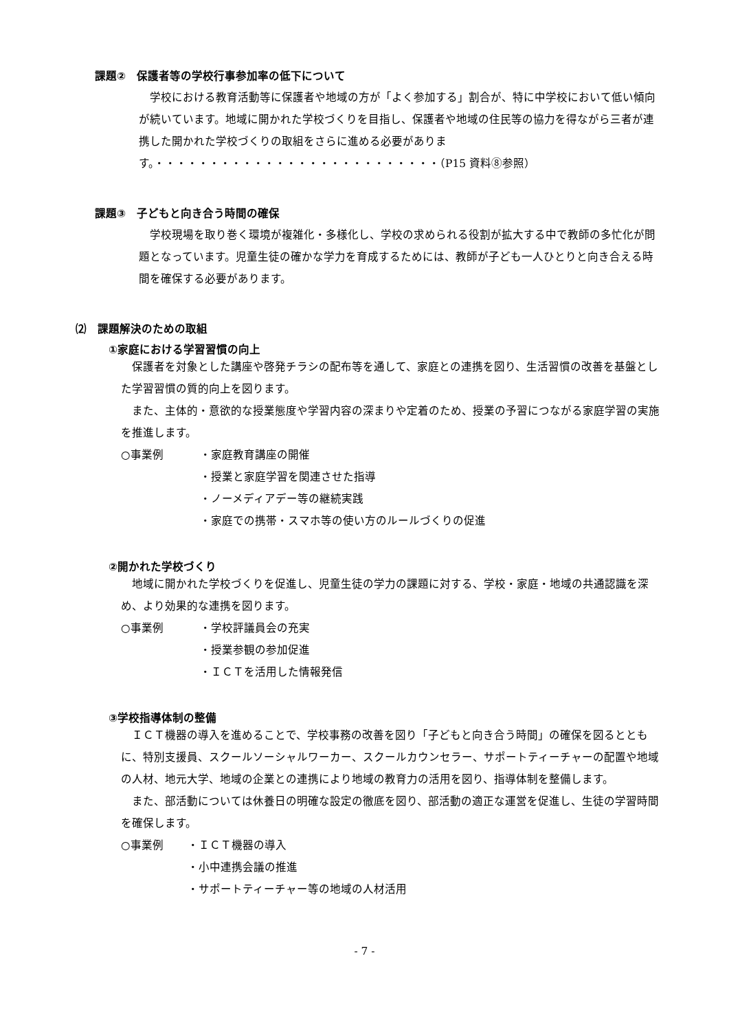課題②　保護者等の学校行事参加率の低下について
　学校における教育活動等に保護者や地域の方が「よく参加する」割合が、特に中学校において低い傾向が続いています。地域に開かれた学校づくりを目指し、保護者や地域の住民等の協力を得ながら三者が連携した開かれた学校づくりの取組をさらに進める必要があります。・・・・・・・・・・・・・・・・・・・・・・・・・・（P15 資料⑧参照）
課題③　子どもと向き合う時間の確保
　学校現場を取り巻く環境が複雑化・多様化し、学校の求められる役割が拡大する中で教師の多忙化が問題となっています。児童生徒の確かな学力を育成するためには、教師が子ども一人ひとりと向き合える時間を確保する必要があります。
⑵　課題解決のための取組
①家庭における学習習慣の向上
　保護者を対象とした講座や啓発チラシの配布等を通して、家庭との連携を図り、生活習慣の改善を基盤とした学習習慣の質的向上を図ります。
　また、主体的・意欲的な授業態度や学習内容の深まりや定着のため、授業の予習につながる家庭学習の実施を推進します。
○事業例 ・家庭教育講座の開催
・授業と家庭学習を関連させた指導
・ノーメディアデー等の継続実践
・家庭での携帯・スマホ等の使い方のルールづくりの促進
②開かれた学校づくり
　地域に開かれた学校づくりを促進し、児童生徒の学力の課題に対する、学校・家庭・地域の共通認識を深め、より効果的な連携を図ります。
○事業例 ・学校評議員会の充実
・授業参観の参加促進
・ＩＣＴを活用した情報発信
③学校指導体制の整備
　ＩＣＴ機器の導入を進めることで、学校事務の改善を図り「子どもと向き合う時間」の確保を図るとともに、特別支援員、スクールソーシャルワーカー、スクールカウンセラー、サポートティーチャーの配置や地域の人材、地元大学、地域の企業との連携により地域の教育力の活用を図り、指導体制を整備します。
　また、部活動については休養日の明確な設定の徹底を図り、部活動の適正な運営を促進し、生徒の学習時間を確保します。
○事業例 ・ＩＣＴ機器の導入
・小中連携会議の推進
・サポートティーチャー等の地域の人材活用
- 7 -